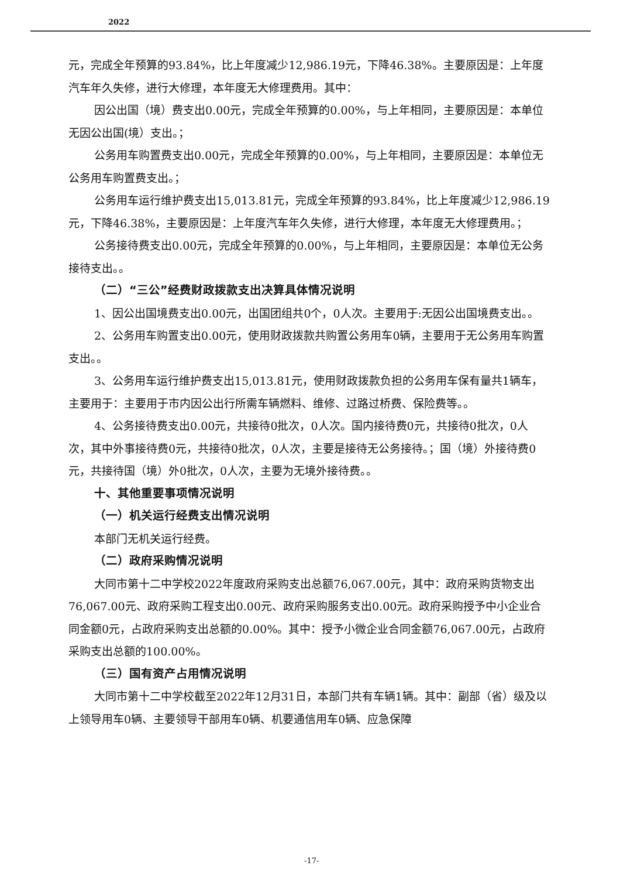2022
元，完成全年预算的93.84%，比上年度减少12,986.19元，下降46.38%。主要原因是：上年度汽车年久失修，进行大修理，本年度无大修理费用。其中：
因公出国（境）费支出0.00元，完成全年预算的0.00%，与上年相同，主要原因是：本单位无因公出国(境）支出。；
公务用车购置费支出0.00元，完成全年预算的0.00%，与上年相同，主要原因是：本单位无公务用车购置费支出。；
公务用车运行维护费支出15,013.81元，完成全年预算的93.84%，比上年度减少12,986.19元，下降46.38%，主要原因是：上年度汽车年久失修，进行大修理，本年度无大修理费用。；
公务接待费支出0.00元，完成全年预算的0.00%，与上年相同，主要原因是：本单位无公务接待支出。。
（二）“三公”经费财政拨款支出决算具体情况说明
1、因公出国境费支出0.00元，出国团组共0个，0人次。主要用于:无因公出国境费支出。。
2、公务用车购置支出0.00元，使用财政拨款共购置公务用车0辆，主要用于无公务用车购置支出。。
3、公务用车运行维护费支出15,013.81元，使用财政拨款负担的公务用车保有量共1辆车，主要用于：主要用于市内因公出行所需车辆燃料、维修、过路过桥费、保险费等。。
4、公务接待费支出0.00元，共接待0批次，0人次。国内接待费0元，共接待0批次，0人次，其中外事接待费0元，共接待0批次，0人次，主要是接待无公务接待。；国（境）外接待费0元，共接待国（境）外0批次，0人次，主要为无境外接待费。。
十、其他重要事项情况说明
（一）机关运行经费支出情况说明
本部门无机关运行经费。
（二）政府采购情况说明
大同市第十二中学校2022年度政府采购支出总额76,067.00元，其中：政府采购货物支出76,067.00元、政府采购工程支出0.00元、政府采购服务支出0.00元。政府采购授予中小企业合同金额0元，占政府采购支出总额的0.00%。其中：授予小微企业合同金额76,067.00元，占政府采购支出总额的100.00%。
（三）国有资产占用情况说明
大同市第十二中学校截至2022年12月31日，本部门共有车辆1辆。其中：副部（省）级及以上领导用车0辆、主要领导干部用车0辆、机要通信用车0辆、应急保障
-17-